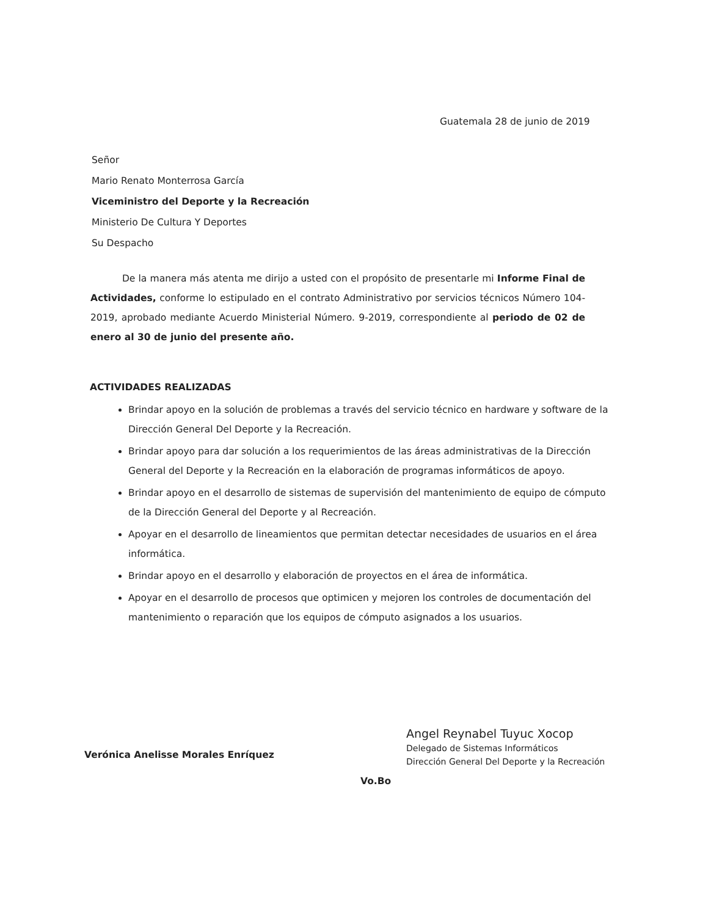Guatemala 28 de junio de 2019
Señor
Mario Renato Monterrosa García
Viceministro del Deporte y la Recreación
Ministerio De Cultura Y Deportes
Su Despacho
De la manera más atenta me dirijo a usted con el propósito de presentarle mi Informe Final de Actividades, conforme lo estipulado en el contrato Administrativo por servicios técnicos Número 104-2019, aprobado mediante Acuerdo Ministerial Número. 9-2019, correspondiente al periodo de 02 de enero al 30 de junio del presente año.
ACTIVIDADES REALIZADAS
Brindar apoyo en la solución de problemas a través del servicio técnico en hardware y software de la Dirección General Del Deporte y la Recreación.
Brindar apoyo para dar solución a los requerimientos de las áreas administrativas de la Dirección General del Deporte y la Recreación en la elaboración de programas informáticos de apoyo.
Brindar apoyo en el desarrollo de sistemas de supervisión del mantenimiento de equipo de cómputo de la Dirección General del Deporte y al Recreación.
Apoyar en el desarrollo de lineamientos que permitan detectar necesidades de usuarios en el área informática.
Brindar apoyo en el desarrollo y elaboración de proyectos en el área de informática.
Apoyar en el desarrollo de procesos que optimicen y mejoren los controles de documentación del mantenimiento o reparación que los equipos de cómputo asignados a los usuarios.
Verónica Anelisse Morales Enríquez
Angel Reynabel Tuyuc Xocop
Delegado de Sistemas Informáticos
Dirección General Del Deporte y la Recreación
Vo.Bo